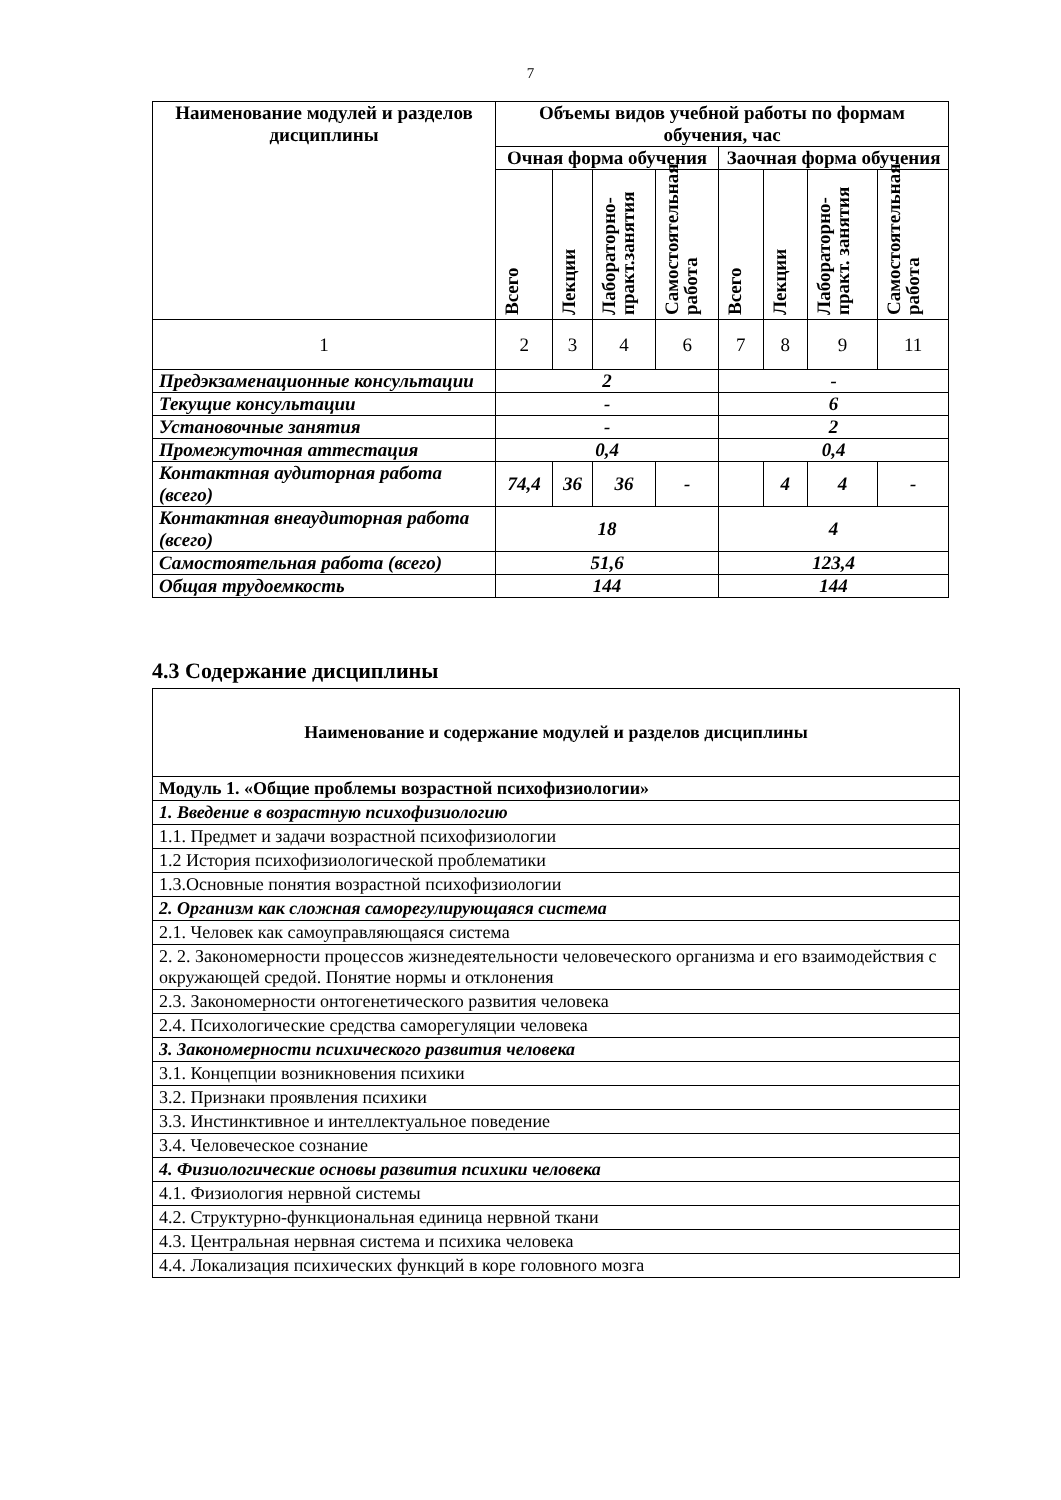7
| Наименование модулей и разделов дисциплины | Объемы видов учебной работы по формам обучения, час | | | | | | | |
| --- | --- | --- | --- | --- | --- | --- | --- | --- |
| | Очная форма обучения | | | | Заочная форма обучения | | | |
| | Всего | Лекции | Лабораторно-практ.занятия | Самостоятельная работа | Всего | Лекции | Лабораторно-практ. занятия | Самостоятельная работа |
| 1 | 2 | 3 | 4 | 6 | 7 | 8 | 9 | 11 |
| Предэкзаменационные консультации | 2 | | | | - | | | |
| Текущие консультации | - | | | | 6 | | | |
| Установочные занятия | - | | | | 2 | | | |
| Промежуточная аттестация | 0,4 | | | | 0,4 | | | |
| Контактная аудиторная работа (всего) | 74,4 | 36 | 36 | - | | 4 | 4 | - |
| Контактная внеаудиторная работа (всего) | 18 | | | | 4 | | | |
| Самостоятельная работа (всего) | 51,6 | | | | 123,4 | | | |
| Общая трудоемкость | 144 | | | | 144 | | | |
4.3 Содержание дисциплины
| Наименование и содержание модулей и разделов дисциплины |
| Модуль 1. «Общие проблемы возрастной психофизиологии» |
| 1. Введение в возрастную психофизиологию |
| 1.1. Предмет и задачи возрастной психофизиологии |
| 1.2 История психофизиологической проблематики |
| 1.3.Основные понятия возрастной психофизиологии |
| 2. Организм как сложная саморегулирующаяся система |
| 2.1. Человек как самоуправляющаяся система |
| 2. 2. Закономерности процессов жизнедеятельности человеческого организма и его взаимодействия с окружающей средой. Понятие нормы и отклонения |
| 2.3. Закономерности онтогенетического развития человека |
| 2.4. Психологические средства саморегуляции человека |
| 3. Закономерности психического развития человека |
| 3.1. Концепции возникновения психики |
| 3.2. Признаки проявления психики |
| 3.3. Инстинктивное и интеллектуальное поведение |
| 3.4. Человеческое сознание |
| 4. Физиологические основы развития психики человека |
| 4.1. Физиология нервной системы |
| 4.2. Структурно-функциональная единица нервной ткани |
| 4.3. Центральная нервная система и психика человека |
| 4.4. Локализация психических функций в коре головного мозга |